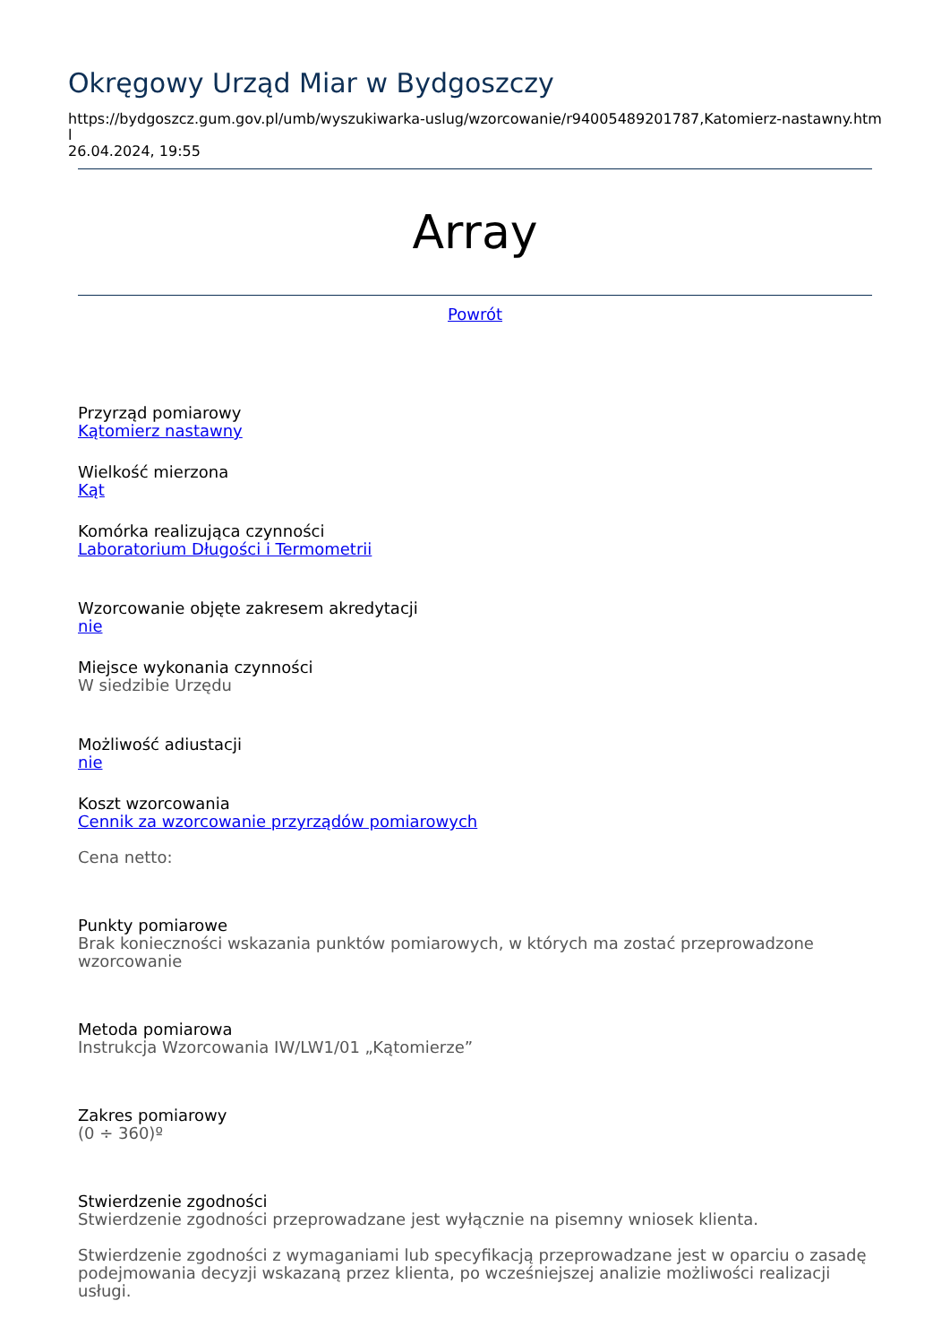Okręgowy Urząd Miar w Bydgoszczy
https://bydgoszcz.gum.gov.pl/umb/wyszukiwarka-uslug/wzorcowanie/r94005489201787,Katomierz-nastawny.html
26.04.2024, 19:55
Array
Powrót
Przyrząd pomiarowy
Kątomierz nastawny
Wielkość mierzona
Kąt
Komórka realizująca czynności
Laboratorium Długości i Termometrii
Wzorcowanie objęte zakresem akredytacji
nie
Miejsce wykonania czynności
W siedzibie Urzędu
Możliwość adiustacji
nie
Koszt wzorcowania
Cennik za wzorcowanie przyrządów pomiarowych
Cena netto:
Punkty pomiarowe
Brak konieczności wskazania punktów pomiarowych, w których ma zostać przeprowadzone wzorcowanie
Metoda pomiarowa
Instrukcja Wzorcowania IW/LW1/01 „Kątomierze”
Zakres pomiarowy
(0 ÷ 360)º
Stwierdzenie zgodności
Stwierdzenie zgodności przeprowadzane jest wyłącznie na pisemny wniosek klienta.
Stwierdzenie zgodności z wymaganiami lub specyfikacją przeprowadzane jest w oparciu o zasadę podejmowania decyzji wskazaną przez klienta, po wcześniejszej analizie możliwości realizacji usługi.